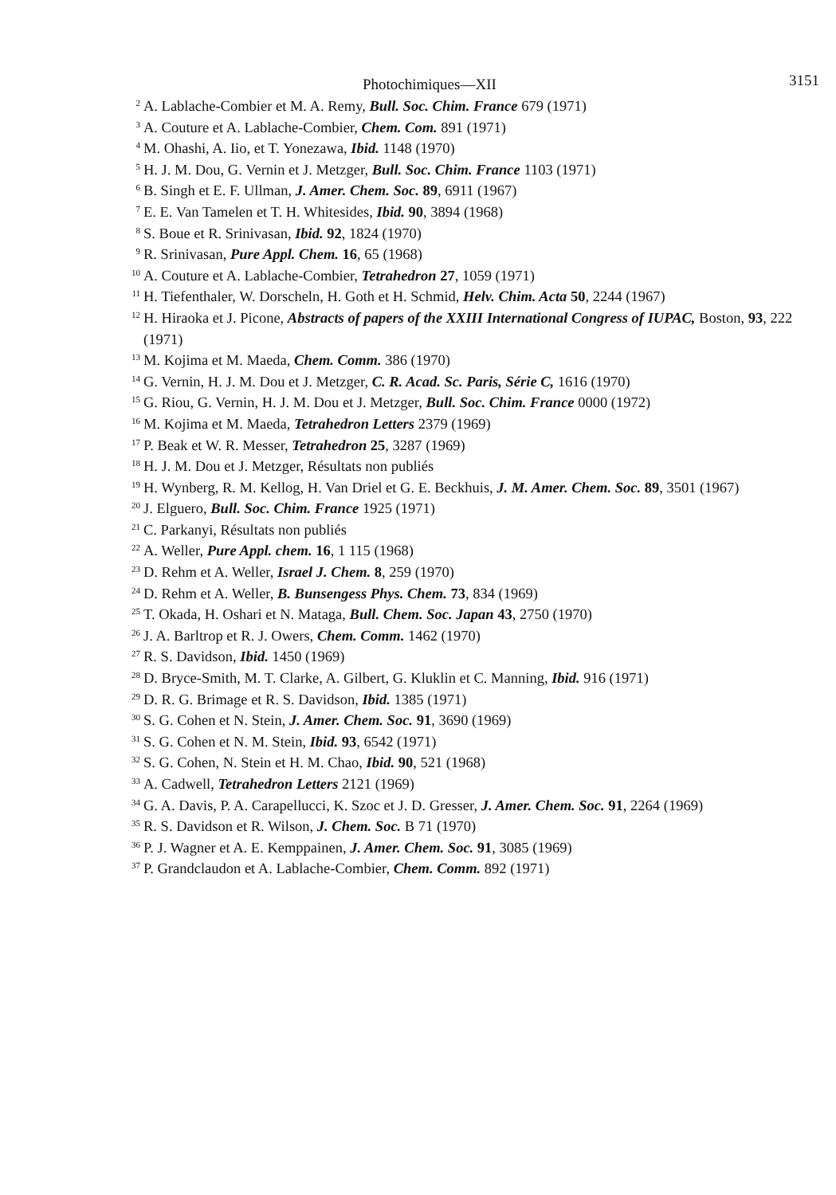Photochimiques—XII 3151
<sup>2</sup> A. Lablache-Combier et M. A. Remy, Bull. Soc. Chim. France 679 (1971)
<sup>3</sup> A. Couture et A. Lablache-Combier, Chem. Com. 891 (1971)
<sup>4</sup> M. Ohashi, A. Iio, et T. Yonezawa, Ibid. 1148 (1970)
<sup>5</sup>H. J. M. Dou, G. Vernin et J. Metzger, Bull. Soc. Chim. France 1103 (1971)
<sup>6</sup>B. Singh et E. F. Ullman, J. Amer. Chem. Soc. 89, 6911 (1967)
<sup>7</sup> E. E. Van Tamelen et T. H. Whitesides, Ibid. 90, 3894 (1968)
<sup>8</sup> S. Boue et R. Srinivasan, Ibid. 92, 1824 (1970)
<sup>9</sup> R. Srinivasan, Pure Appl. Chem. 16, 65 (1968)
<sup>10</sup> A. Couture et A. Lablache-Combier, Tetrahedron 27, 1059 (1971)
<sup>11</sup>H. Tiefenthaler, W. Dorscheln, H. Goth et H. Schmid, Helv. Chim. Acta 50, 2244 (1967)
<sup>12</sup>H. Hiraoka et J. Picone, Abstracts of papers of the XXIII International Congress of IUPAC, Boston, 93, 222 (1971)
<sup>13</sup> M. Kojima et M. Maeda, Chem. Comm. 386 (1970)
<sup>14</sup> G. Vernin, H. J. M. Dou et J. Metzger, C. R. Acad. Sc. Paris, Série C, 1616 (1970)
<sup>15</sup> G. Riou, G. Vernin, H. J. M. Dou et J. Metzger, Bull. Soc. Chim. France 0000 (1972)
<sup>16</sup> M. Kojima et M. Maeda, Tetrahedron Letters 2379 (1969)
<sup>17</sup>P. Beak et W. R. Messer, Tetrahedron 25, 3287 (1969)
<sup>18</sup>H. J. M. Dou et J. Metzger, Résultats non publiés
<sup>19</sup>H. Wynberg, R. M. Kellog, H. Van Driel et G. E. Beckhuis, J. M. Amer. Chem. Soc. 89, 3501 (1967)
<sup>20</sup> J. Elguero, Bull. Soc. Chim. France 1925 (1971)
<sup>21</sup>C. Parkanyi, Résultats non publiés
<sup>22</sup> A. Weller, Pure Appl. chem. 16, 1 115 (1968)
<sup>23</sup> D. Rehm et A. Weller, Israel J. Chem. 8, 259 (1970)
<sup>24</sup> D. Rehm et A. Weller, B. Bunsengess Phys. Chem. 73, 834 (1969)
<sup>25</sup> T. Okada, H. Oshari et N. Mataga, Bull. Chem. Soc. Japan 43, 2750 (1970)
<sup>26</sup> J. A. Barltrop et R. J. Owers, Chem. Comm. 1462 (1970)
<sup>27</sup> R. S. Davidson, Ibid. 1450 (1969)
<sup>28</sup> D. Bryce-Smith, M. T. Clarke, A. Gilbert, G. Kluklin et C. Manning, Ibid. 916 (1971)
<sup>29</sup> D. R. G. Brimage et R. S. Davidson, Ibid. 1385 (1971)
<sup>30</sup>S. G. Cohen et N. Stein, J. Amer. Chem. Soc. 91, 3690 (1969)
<sup>31</sup>S. G. Cohen et N. M. Stein, Ibid. 93, 6542 (1971)
<sup>32</sup>S. G. Cohen, N. Stein et H. M. Chao, Ibid. 90, 521 (1968)
<sup>33</sup> A. Cadwell, Tetrahedron Letters 2121 (1969)
<sup>34</sup> G. A. Davis, P. A. Carapellucci, K. Szoc et J. D. Gresser, J. Amer. Chem. Soc. 91, 2264 (1969)
<sup>35</sup> R. S. Davidson et R. Wilson, J. Chem. Soc. B 71 (1970)
<sup>36</sup>P. J. Wagner et A. E. Kemppainen, J. Amer. Chem. Soc. 91, 3085 (1969)
<sup>37</sup>P. Grandclaudon et A. Lablache-Combier, Chem. Comm. 892 (1971)